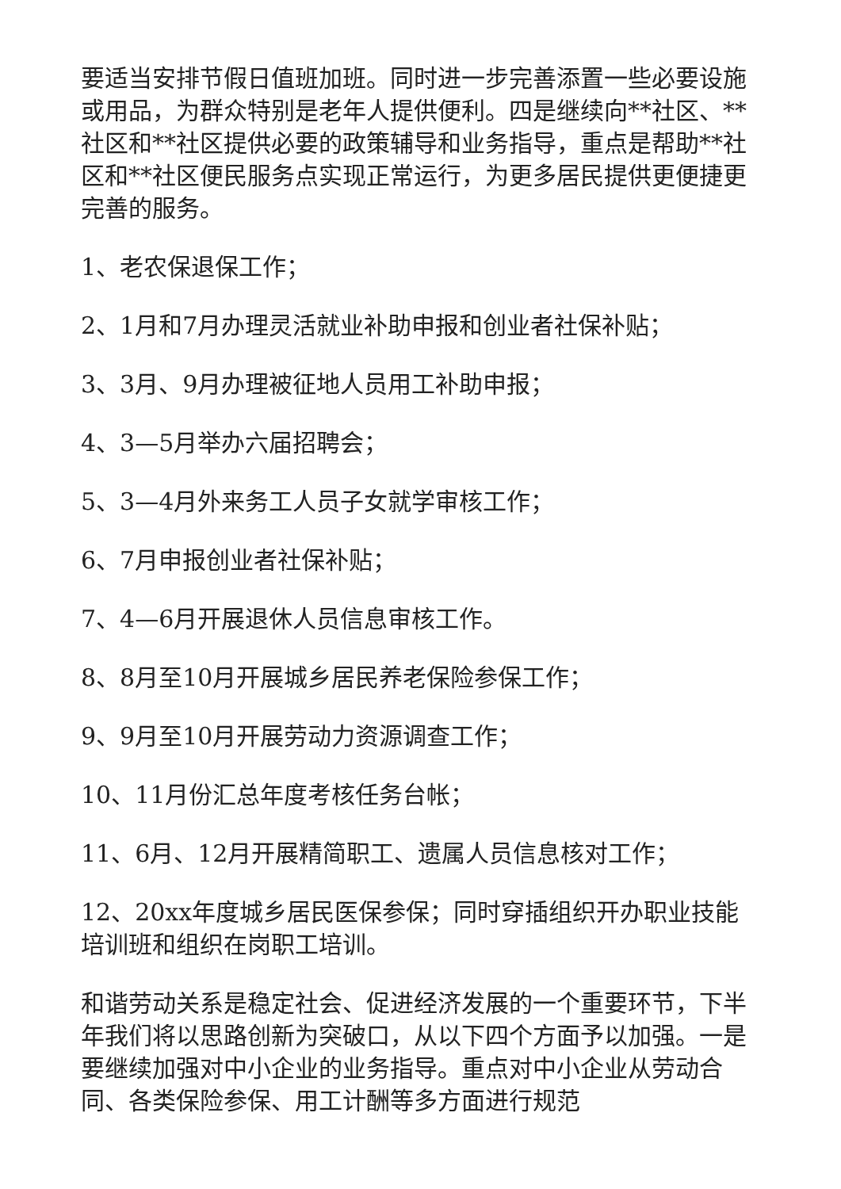要适当安排节假日值班加班。同时进一步完善添置一些必要设施或用品，为群众特别是老年人提供便利。四是继续向**社区、**社区和**社区提供必要的政策辅导和业务指导，重点是帮助**社区和**社区便民服务点实现正常运行，为更多居民提供更便捷更完善的服务。
1、老农保退保工作；
2、1月和7月办理灵活就业补助申报和创业者社保补贴；
3、3月、9月办理被征地人员用工补助申报；
4、3—5月举办六届招聘会；
5、3—4月外来务工人员子女就学审核工作；
6、7月申报创业者社保补贴；
7、4—6月开展退休人员信息审核工作。
8、8月至10月开展城乡居民养老保险参保工作；
9、9月至10月开展劳动力资源调查工作；
10、11月份汇总年度考核任务台帐；
11、6月、12月开展精简职工、遗属人员信息核对工作；
12、20xx年度城乡居民医保参保；同时穿插组织开办职业技能培训班和组织在岗职工培训。
和谐劳动关系是稳定社会、促进经济发展的一个重要环节，下半年我们将以思路创新为突破口，从以下四个方面予以加强。一是要继续加强对中小企业的业务指导。重点对中小企业从劳动合同、各类保险参保、用工计酬等多方面进行规范